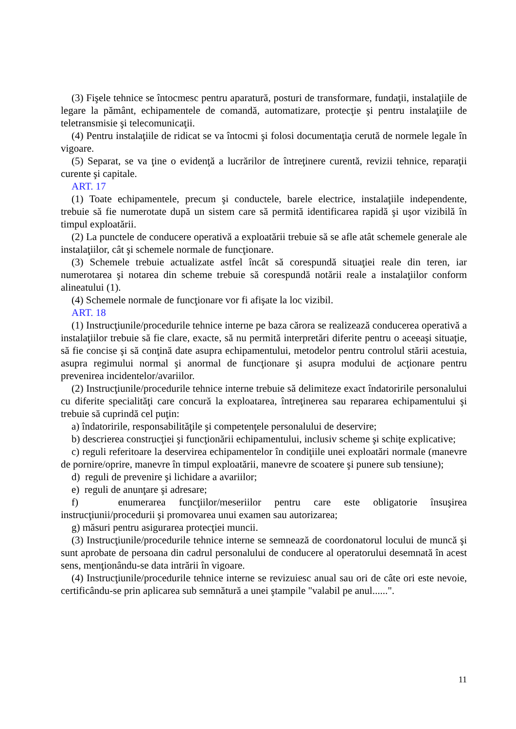(3) Fişele tehnice se întocmesc pentru aparatură, posturi de transformare, fundaţii, instalaţiile de legare la pământ, echipamentele de comandă, automatizare, protecţie şi pentru instalaţiile de teletransmisie şi telecomunicaţii.
(4) Pentru instalaţiile de ridicat se va întocmi şi folosi documentaţia cerută de normele legale în vigoare.
(5) Separat, se va ţine o evidenţă a lucrărilor de întreţinere curentă, revizii tehnice, reparaţii curente şi capitale.
ART. 17
(1) Toate echipamentele, precum şi conductele, barele electrice, instalaţiile independente, trebuie să fie numerotate după un sistem care să permită identificarea rapidă şi uşor vizibilă în timpul exploatării.
(2) La punctele de conducere operativă a exploatării trebuie să se afle atât schemele generale ale instalaţiilor, cât şi schemele normale de funcţionare.
(3) Schemele trebuie actualizate astfel încât să corespundă situaţiei reale din teren, iar numerotarea şi notarea din scheme trebuie să corespundă notării reale a instalaţiilor conform alineatului (1).
(4) Schemele normale de funcţionare vor fi afişate la loc vizibil.
ART. 18
(1) Instrucţiunile/procedurile tehnice interne pe baza cărora se realizează conducerea operativă a instalaţiilor trebuie să fie clare, exacte, să nu permită interpretări diferite pentru o aceeaşi situaţie, să fie concise şi să conţină date asupra echipamentului, metodelor pentru controlul stării acestuia, asupra regimului normal şi anormal de funcţionare şi asupra modului de acţionare pentru prevenirea incidentelor/avariilor.
(2) Instrucţiunile/procedurile tehnice interne trebuie să delimiteze exact îndatoririle personalului cu diferite specialităţi care concură la exploatarea, întreţinerea sau repararea echipamentului şi trebuie să cuprindă cel puţin:
a) îndatoririle, responsabilităţile şi competenţele personalului de deservire;
b) descrierea construcţiei şi funcţionării echipamentului, inclusiv scheme şi schiţe explicative;
c) reguli referitoare la deservirea echipamentelor în condiţiile unei exploatări normale (manevre de pornire/oprire, manevre în timpul exploatării, manevre de scoatere şi punere sub tensiune);
d) reguli de prevenire şi lichidare a avariilor;
e) reguli de anunţare şi adresare;
f) enumerarea funcţiilor/meseriilor pentru care este obligatorie însuşirea instrucţiunii/procedurii şi promovarea unui examen sau autorizarea;
g) măsuri pentru asigurarea protecţiei muncii.
(3) Instrucţiunile/procedurile tehnice interne se semnează de coordonatorul locului de muncă şi sunt aprobate de persoana din cadrul personalului de conducere al operatorului desemnată în acest sens, menţionându-se data intrării în vigoare.
(4) Instrucţiunile/procedurile tehnice interne se revizuiesc anual sau ori de câte ori este nevoie, certificându-se prin aplicarea sub semnătură a unei ştampile "valabil pe anul......".
11